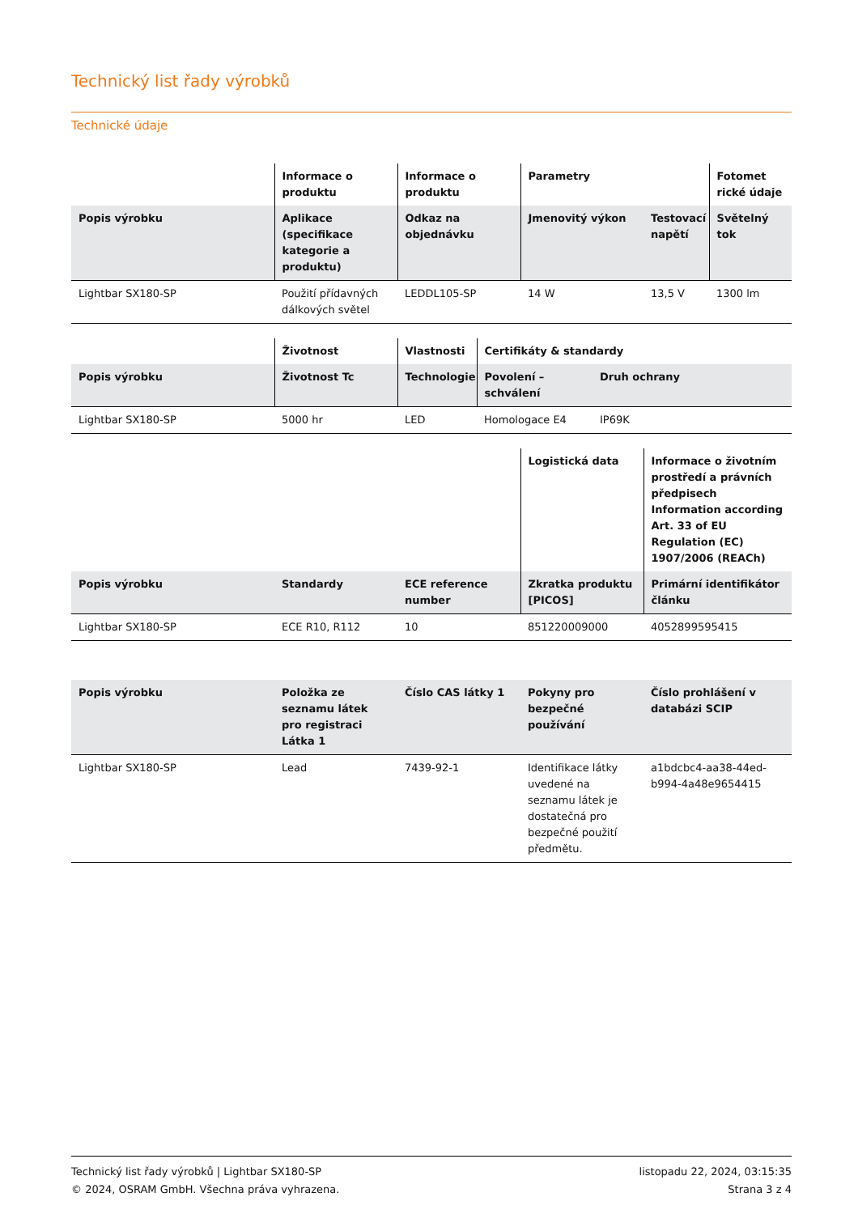Technický list řady výrobků
Technické údaje
| | Informace o produktu | Informace o produktu | Parametry | | Fotomet rické údaje |
| --- | --- | --- | --- | --- | --- |
| Popis výrobku | Aplikace (specifikace kategorie a produktu) | Odkaz na objednávku | Jmenovitý výkon | Testovací napětí | Světelný tok |
| Lightbar SX180-SP | Použití přídavných dálkových světel | LEDDL105-SP | 14 W | 13,5 V | 1300 lm |
| | Životnost | Vlastnosti | Certifikáty & standardy | |
| --- | --- | --- | --- | --- |
| Popis výrobku | Životnost Tc | Technologie | Povolení – schválení | Druh ochrany |
| Lightbar SX180-SP | 5000 hr | LED | Homologace E4 | IP69K |
| | | | Logistická data | Informace o životním prostředí a právních předpisech Information according Art. 33 of EU Regulation (EC) 1907/2006 (REACh) |
| --- | --- | --- | --- | --- |
| Popis výrobku | Standardy | ECE reference number | Zkratka produktu [PICOS] | Primární identifikátor článku |
| Lightbar SX180-SP | ECE R10, R112 | 10 | 851220009000 | 4052899595415 |
| Popis výrobku | Položka ze seznamu látek pro registraci Látka 1 | Číslo CAS látky 1 | Pokyny pro bezpečné používání | Číslo prohlášení v databázi SCIP |
| --- | --- | --- | --- | --- |
| Lightbar SX180-SP | Lead | 7439-92-1 | Identifikace látky uvedené na seznamu látek je dostatečná pro bezpečné použití předmětu. | a1bdcbc4-aa38-44ed-b994-4a48e9654415 |
Technický list řady výrobků | Lightbar SX180-SP
© 2024, OSRAM GmbH. Všechna práva vyhrazena.
listopadu 22, 2024, 03:15:35
Strana 3 z 4